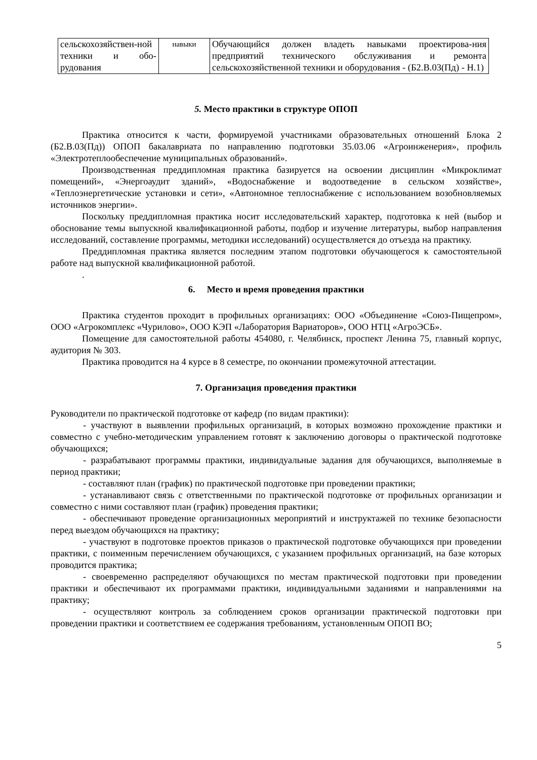| сельскохозяйствен-ной техники и обо-рудования | навыки | Обучающийся должен владеть навыками проектирова-ния предприятий технического обслуживания и ремонта сельскохозяйственной техники и оборудования - (Б2.В.03(Пд) - Н.1) |
5. Место практики в структуре ОПОП
Практика относится к части, формируемой участниками образовательных отношений Блока 2 (Б2.В.03(Пд)) ОПОП бакалавриата по направлению подготовки 35.03.06 «Агроинженерия», профиль «Электротеплообеспечение муниципальных образований».
Производственная преддипломная практика базируется на освоении дисциплин «Микроклимат помещений», «Энергоаудит зданий», «Водоснабжение и водоотведение в сельском хозяйстве», «Теплоэнергетические установки и сети», «Автономное теплоснабжение с использованием возобновляемых источников энергии».
Поскольку преддипломная практика носит исследовательский характер, подготовка к ней (выбор и обоснование темы выпускной квалификационной работы, подбор и изучение литературы, выбор направления исследований, составление программы, методики исследований) осуществляется до отъезда на практику.
Преддипломная практика является последним этапом подготовки обучающегося к самостоятельной работе над выпускной квалификационной работой.
.
6. Место и время проведения практики
Практика студентов проходит в профильных организациях: ООО «Объединение «Союз-Пищепром», ООО «Агрокомплекс «Чурилово», ООО КЭП «Лаборатория Вариаторов», ООО НТЦ «АгроЭСБ».
Помещение для самостоятельной работы 454080, г. Челябинск, проспект Ленина 75, главный корпус, аудитория № 303.
Практика проводится на 4 курсе в 8 семестре, по окончании промежуточной аттестации.
7. Организация проведения практики
Руководители по практической подготовке от кафедр (по видам практики):
- участвуют в выявлении профильных организаций, в которых возможно прохождение практики и совместно с учебно-методическим управлением готовят к заключению договоры о практической подготовке обучающихся;
- разрабатывают программы практики, индивидуальные задания для обучающихся, выполняемые в период практики;
- составляют план (график) по практической подготовке при проведении практики;
- устанавливают связь с ответственными по практической подготовке от профильных организации и совместно с ними составляют план (график) проведения практики;
- обеспечивают проведение организационных мероприятий и инструктажей по технике безопасности перед выездом обучающихся на практику;
- участвуют в подготовке проектов приказов о практической подготовке обучающихся при проведении практики, с поименным перечислением обучающихся, с указанием профильных организаций, на базе которых проводится практика;
- своевременно распределяют обучающихся по местам практической подготовки при проведении практики и обеспечивают их программами практики, индивидуальными заданиями и направлениями на практику;
- осуществляют контроль за соблюдением сроков организации практической подготовки при проведении практики и соответствием ее содержания требованиям, установленным ОПОП ВО;
5